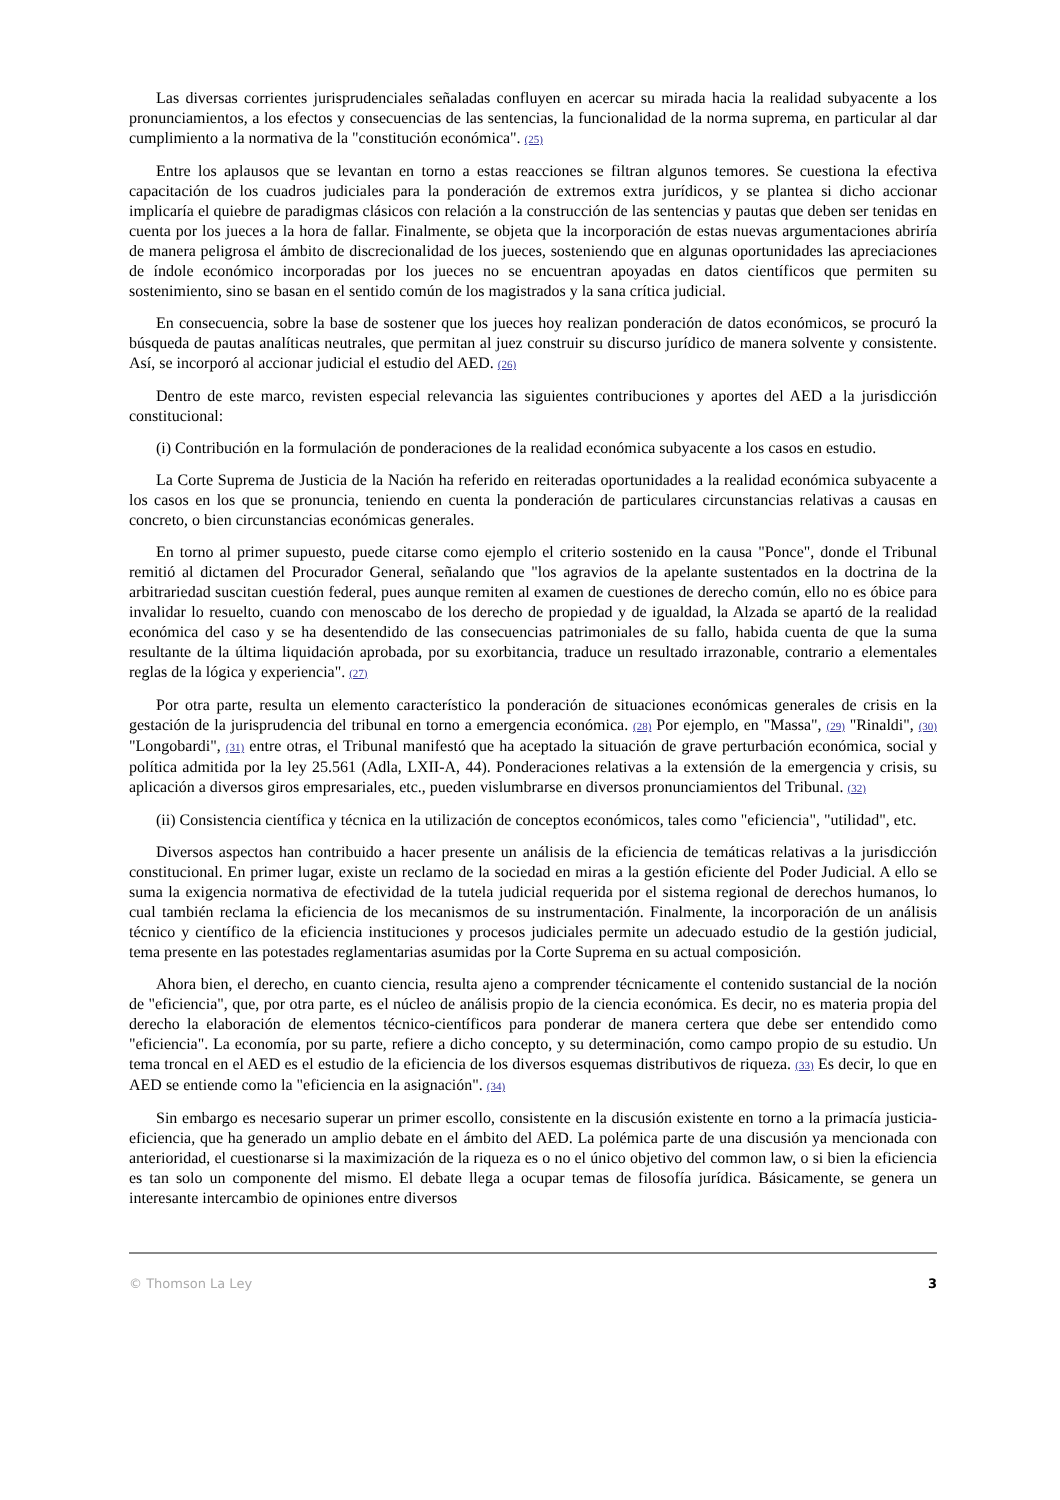Las diversas corrientes jurisprudenciales señaladas confluyen en acercar su mirada hacia la realidad subyacente a los pronunciamientos, a los efectos y consecuencias de las sentencias, la funcionalidad de la norma suprema, en particular al dar cumplimiento a la normativa de la "constitución económica". (25)
Entre los aplausos que se levantan en torno a estas reacciones se filtran algunos temores. Se cuestiona la efectiva capacitación de los cuadros judiciales para la ponderación de extremos extra jurídicos, y se plantea si dicho accionar implicaría el quiebre de paradigmas clásicos con relación a la construcción de las sentencias y pautas que deben ser tenidas en cuenta por los jueces a la hora de fallar. Finalmente, se objeta que la incorporación de estas nuevas argumentaciones abriría de manera peligrosa el ámbito de discrecionalidad de los jueces, sosteniendo que en algunas oportunidades las apreciaciones de índole económico incorporadas por los jueces no se encuentran apoyadas en datos científicos que permiten su sostenimiento, sino se basan en el sentido común de los magistrados y la sana crítica judicial.
En consecuencia, sobre la base de sostener que los jueces hoy realizan ponderación de datos económicos, se procuró la búsqueda de pautas analíticas neutrales, que permitan al juez construir su discurso jurídico de manera solvente y consistente. Así, se incorporó al accionar judicial el estudio del AED. (26)
Dentro de este marco, revisten especial relevancia las siguientes contribuciones y aportes del AED a la jurisdicción constitucional:
(i) Contribución en la formulación de ponderaciones de la realidad económica subyacente a los casos en estudio.
La Corte Suprema de Justicia de la Nación ha referido en reiteradas oportunidades a la realidad económica subyacente a los casos en los que se pronuncia, teniendo en cuenta la ponderación de particulares circunstancias relativas a causas en concreto, o bien circunstancias económicas generales.
En torno al primer supuesto, puede citarse como ejemplo el criterio sostenido en la causa "Ponce", donde el Tribunal remitió al dictamen del Procurador General, señalando que "los agravios de la apelante sustentados en la doctrina de la arbitrariedad suscitan cuestión federal, pues aunque remiten al examen de cuestiones de derecho común, ello no es óbice para invalidar lo resuelto, cuando con menoscabo de los derecho de propiedad y de igualdad, la Alzada se apartó de la realidad económica del caso y se ha desentendido de las consecuencias patrimoniales de su fallo, habida cuenta de que la suma resultante de la última liquidación aprobada, por su exorbitancia, traduce un resultado irrazonable, contrario a elementales reglas de la lógica y experiencia". (27)
Por otra parte, resulta un elemento característico la ponderación de situaciones económicas generales de crisis en la gestación de la jurisprudencia del tribunal en torno a emergencia económica. (28) Por ejemplo, en "Massa", (29) "Rinaldi", (30) "Longobardi", (31) entre otras, el Tribunal manifestó que ha aceptado la situación de grave perturbación económica, social y política admitida por la ley 25.561 (Adla, LXII-A, 44). Ponderaciones relativas a la extensión de la emergencia y crisis, su aplicación a diversos giros empresariales, etc., pueden vislumbrarse en diversos pronunciamientos del Tribunal. (32)
(ii) Consistencia científica y técnica en la utilización de conceptos económicos, tales como "eficiencia", "utilidad", etc.
Diversos aspectos han contribuido a hacer presente un análisis de la eficiencia de temáticas relativas a la jurisdicción constitucional. En primer lugar, existe un reclamo de la sociedad en miras a la gestión eficiente del Poder Judicial. A ello se suma la exigencia normativa de efectividad de la tutela judicial requerida por el sistema regional de derechos humanos, lo cual también reclama la eficiencia de los mecanismos de su instrumentación. Finalmente, la incorporación de un análisis técnico y científico de la eficiencia instituciones y procesos judiciales permite un adecuado estudio de la gestión judicial, tema presente en las potestades reglamentarias asumidas por la Corte Suprema en su actual composición.
Ahora bien, el derecho, en cuanto ciencia, resulta ajeno a comprender técnicamente el contenido sustancial de la noción de "eficiencia", que, por otra parte, es el núcleo de análisis propio de la ciencia económica. Es decir, no es materia propia del derecho la elaboración de elementos técnico-científicos para ponderar de manera certera que debe ser entendido como "eficiencia". La economía, por su parte, refiere a dicho concepto, y su determinación, como campo propio de su estudio. Un tema troncal en el AED es el estudio de la eficiencia de los diversos esquemas distributivos de riqueza. (33) Es decir, lo que en AED se entiende como la "eficiencia en la asignación". (34)
Sin embargo es necesario superar un primer escollo, consistente en la discusión existente en torno a la primacía justicia-eficiencia, que ha generado un amplio debate en el ámbito del AED. La polémica parte de una discusión ya mencionada con anterioridad, el cuestionarse si la maximización de la riqueza es o no el único objetivo del common law, o si bien la eficiencia es tan solo un componente del mismo. El debate llega a ocupar temas de filosofía jurídica. Básicamente, se genera un interesante intercambio de opiniones entre diversos
© Thomson La Ley 3